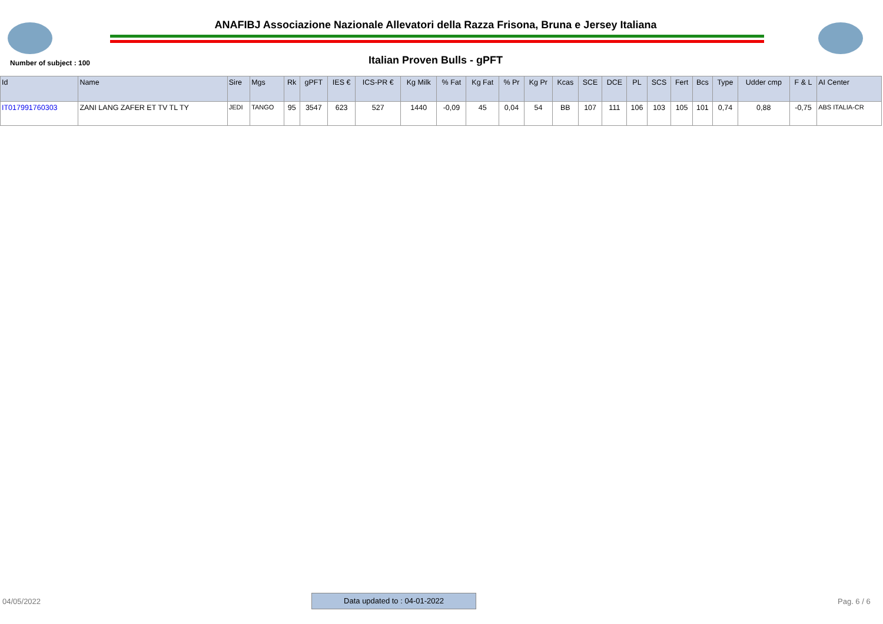ANAFIBJ Associazione Nazionale Allevatori della Razza Frisona, Bruna e Jersey Italiana
Number of subject : 100 Italian Proven Bulls - gPFT
| Id | Name | Sire | Mgs | Rk | gPFT | IES € | ICS-PR € | Kg Milk | % Fat | Kg Fat | % Pr | Kg Pr | Kcas | SCE | DCE | PL | SCS | Fert | Bcs | Type | Udder cmp | F & L | AI Center |
| --- | --- | --- | --- | --- | --- | --- | --- | --- | --- | --- | --- | --- | --- | --- | --- | --- | --- | --- | --- | --- | --- | --- | --- |
| IT017991760303 | ZANI LANG ZAFER ET TV TL TY | JEDI | TANGO | 95 | 3547 | 623 | 527 | 1440 | -0,09 | 45 | 0,04 | 54 | BB | 107 | 111 | 106 | 103 | 105 | 101 | 0,74 | 0,88 | -0,75 | ABS ITALIA-CR |
04/05/2022 Data updated to : 04-01-2022 Pag. 6 / 6